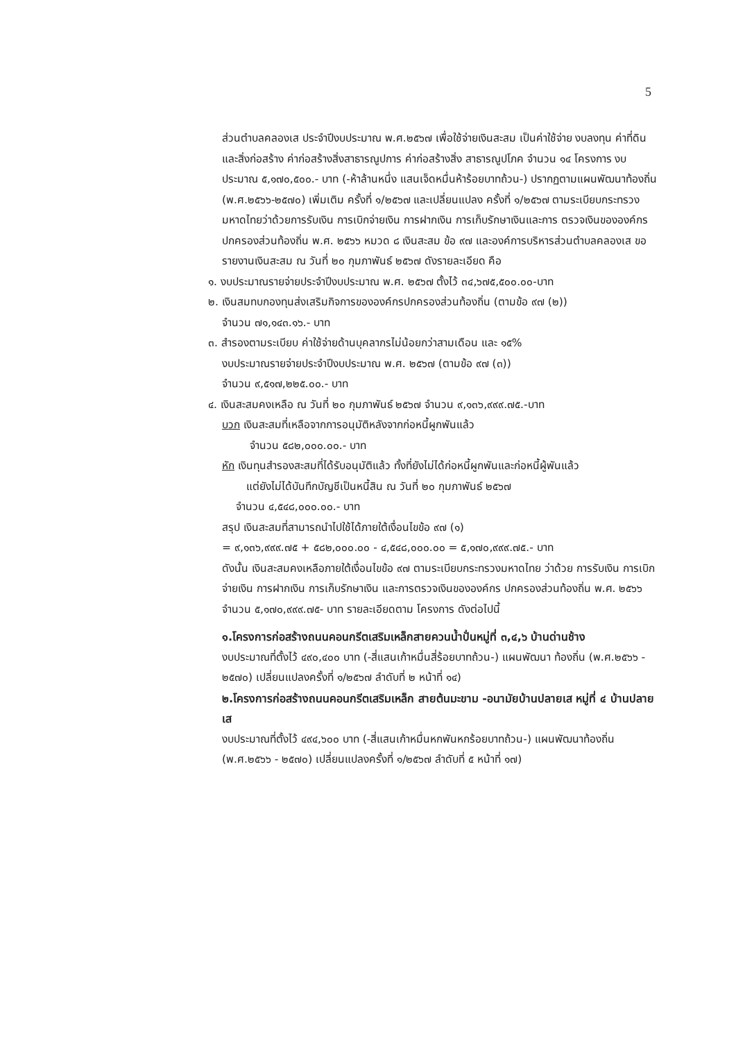5
ส่วนตำบลคลองเส ประจำปีงบประมาณ พ.ศ.๒๕๖๗ เพื่อใช้จ่ายเงินสะสม เป็นค่าใช้จ่าย งบลงทุน ค่าที่ดินและสิ่งก่อสร้าง ค่าก่อสร้างสิ่งสาธารณูปการ ค่าก่อสร้างสิ่ง สาธารณูปโภค จำนวน ๑๔ โครงการ งบประมาณ ๕,๑๗๐,๕๐๐.- บาท (-ห้าล้านหนึ่ง แสนเจ็ดหมื่นห้าร้อยบาทถ้วน-) ปรากฏตามแผนพัฒนาท้องถิ่น (พ.ศ.๒๕๖๖-๒๕๗๐) เพิ่มเติม ครั้งที่ ๑/๒๕๖๗ และเปลี่ยนแปลง ครั้งที่ ๑/๒๕๖๗ ตามระเบียบกระทรวง มหาดไทยว่าด้วยการรับเงิน การเบิกจ่ายเงิน การฝากเงิน การเก็บรักษาเงินและการ ตรวจเงินขององค์กรปกครองส่วนท้องถิ่น พ.ศ. ๒๕๖๖ หมวด ๘ เงินสะสม ข้อ ๙๗ และองค์การบริหารส่วนตำบลคลองเส ขอรายงานเงินสะสม ณ วันที่ ๒๐ กุมภาพันธ์ ๒๕๖๗ ดังรายละเอียด คือ
๑. งบประมาณรายจ่ายประจำปีงบประมาณ พ.ศ. ๒๕๖๗ ตั้งไว้ ๓๔,๖๗๕,๕๐๐.๐๐-บาท
๒. เงินสมทบกองทุนส่งเสริมกิจการขององค์กรปกครองส่วนท้องถิ่น (ตามข้อ ๙๗ (๒))
จำนวน ๗๑,๑๔๓.๑๖.- บาท
๓. สำรองตามระเบียบ ค่าใช้จ่ายด้านบุคลากรไม่น้อยกว่าสามเดือน และ ๑๕%
งบประมาณรายจ่ายประจำปีงบประมาณ พ.ศ. ๒๕๖๗ (ตามข้อ ๙๗ (๓))
จำนวน ๙,๕๑๗,๒๒๕.๐๐.- บาท
๔. เงินสะสมคงเหลือ ณ วันที่ ๒๐ กุมภาพันธ์ ๒๕๖๗ จำนวน ๙,๑๓๖,๙๙๙.๗๕.-บาท
บวก เงินสะสมที่เหลือจากการอนุมัติหลังจากก่อหนี้ผูกพันแล้ว
จำนวน ๕๘๒,๐๐๐.๐๐.- บาท
หัก เงินทุนสำรองสะสมที่ได้รับอนุมัติแล้ว ทั้งที่ยังไม่ได้ก่อหนี้ผูกพันและก่อหนี้ผู้พันแล้ว
แต่ยังไม่ได้บันทึกบัญชีเป็นหนี้สิน ณ วันที่ ๒๐ กุมภาพันธ์ ๒๕๖๗
จำนวน ๔,๕๔๘,๐๐๐.๐๐.- บาท
สรุป เงินสะสมที่สามารถนำไปใช้ได้ภายใต้เงื่อนไขข้อ ๙๗ (๑)
= ๙,๑๓๖,๙๙๙.๗๕ + ๕๘๒,๐๐๐.๐๐ - ๔,๕๔๘,๐๐๐.๐๐ = ๕,๑๗๐,๙๙๙.๗๕.- บาท
ดังนั้น เงินสะสมคงเหลือภายใต้เงื่อนไขข้อ ๙๗ ตามระเบียบกระทรวงมหาดไทย ว่าด้วย การรับเงิน การเบิกจ่ายเงิน การฝากเงิน การเก็บรักษาเงิน และการตรวจเงินขององค์กร ปกครองส่วนท้องถิ่น พ.ศ. ๒๕๖๖ จำนวน ๕,๑๗๐,๙๙๙.๗๕- บาท รายละเอียดตาม โครงการ ดังต่อไปนี้
๑.โครงการก่อสร้างถนนคอนกรีตเสริมเหล็กสายควนน้ำปั่นหมู่ที่ ๓,๔,๖ บ้านด่านช้าง
งบประมาณที่ตั้งไว้ ๔๙๐,๔๐๐ บาท (-สี่แสนเก้าหมื่นสี่ร้อยบาทถ้วน-) แผนพัฒนา ท้องถิ่น (พ.ศ.๒๕๖๖ - ๒๕๗๐) เปลี่ยนแปลงครั้งที่ ๑/๒๕๖๗ ลำดับที่ ๒ หน้าที่ ๑๔)
๒.โครงการก่อสร้างถนนคอนกรีตเสริมเหล็ก สายต้นมะขาม -อนามัยบ้านปลายเส หมู่ที่ ๔ บ้านปลายเส
งบประมาณที่ตั้งไว้ ๔๙๔,๖๐๐ บาท (-สี่แสนเก้าหมื่นหกพันหกร้อยบาทถ้วน-) แผนพัฒนาท้องถิ่น (พ.ศ.๒๕๖๖ - ๒๕๗๐) เปลี่ยนแปลงครั้งที่ ๑/๒๕๖๗ ลำดับที่ ๕ หน้าที่ ๑๗)